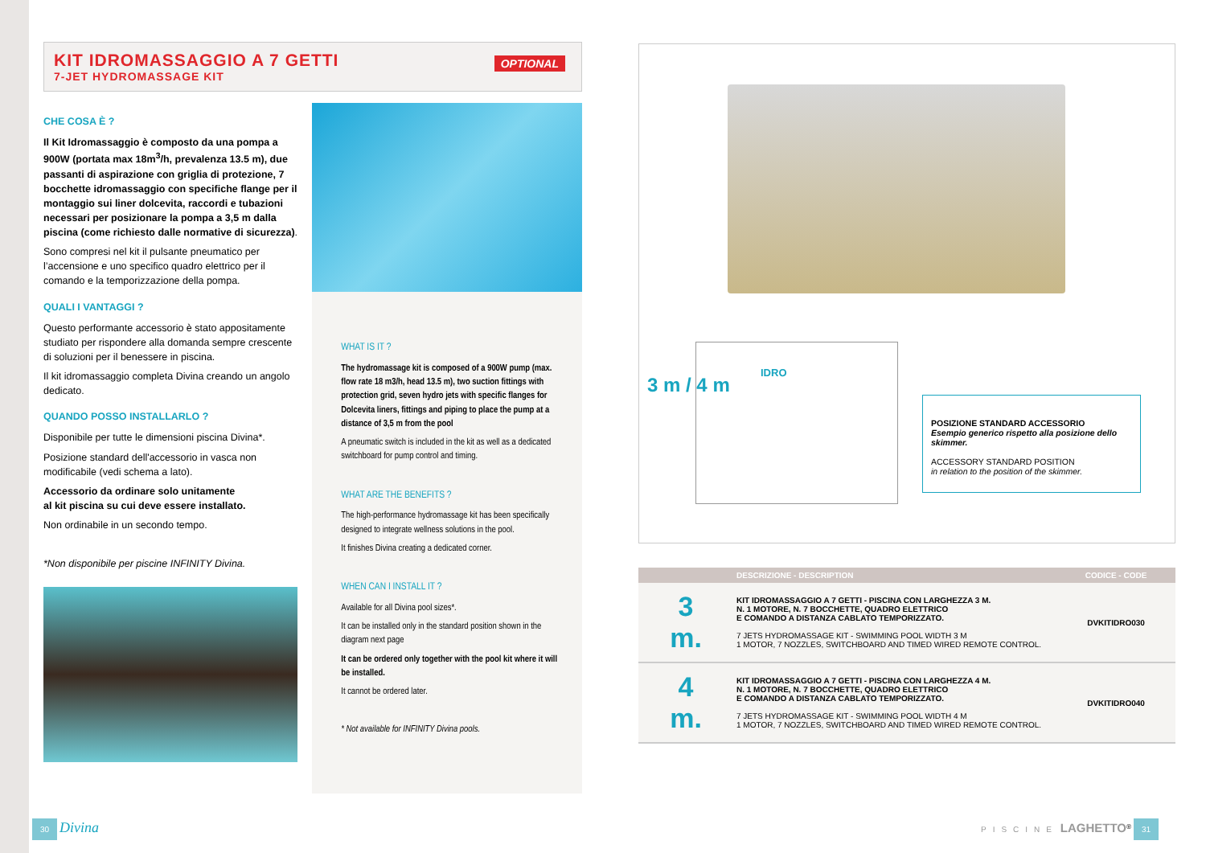KIT IDROMASSAGGIO A 7 GETTI
7-JET HYDROMASSAGE KIT
OPTIONAL
CHE COSA È ?
Il Kit Idromassaggio è composto da una pompa a 900W (portata max 18m<sup>3</sup>/h, prevalenza 13.5 m), due passanti di aspirazione con griglia di protezione, 7 bocchette idromassaggio con specifiche flange per il montaggio sui liner dolcevita, raccordi e tubazioni necessari per posizionare la pompa a 3,5 m dalla piscina (come richiesto dalle normative di sicurezza).
Sono compresi nel kit il pulsante pneumatico per l’accensione e uno specifico quadro elettrico per il comando e la temporizzazione della pompa.
QUALI I VANTAGGI ?
Questo performante accessorio è stato appositamente studiato per rispondere alla domanda sempre crescente di soluzioni per il benessere in piscina.
Il kit idromassaggio completa Divina creando un angolo dedicato.
QUANDO POSSO INSTALLARLO ?
Disponibile per tutte le dimensioni piscina Divina*.
Posizione standard dell'accessorio in vasca non modificabile (vedi schema a lato).
Accessorio da ordinare solo unitamente
al kit piscina su cui deve essere installato.
Non ordinabile in un secondo tempo.
*Non disponibile per piscine INFINITY Divina.
WHAT IS IT ?
The hydromassage kit is composed of a 900W pump (max. flow rate 18 m3/h, head 13.5 m), two suction fittings with protection grid, seven hydro jets with specific flanges for Dolcevita liners, fittings and piping to place the pump at a distance of 3,5 m from the pool
A pneumatic switch is included in the kit as well as a dedicated switchboard for pump control and timing.
WHAT ARE THE BENEFITS ?
The high-performance hydromassage kit has been specifically designed to integrate wellness solutions in the pool.
It finishes Divina creating a dedicated corner.
WHEN CAN I INSTALL IT ?
Available for all Divina pool sizes*.
It can be installed only in the standard position shown in the diagram next page
It can be ordered only together with the pool kit where it will be installed.
It cannot be ordered later.
* Not available for INFINITY Divina pools.
3 m / 4 m
IDRO
POSIZIONE STANDARD ACCESSORIO
Esempio generico rispetto alla posizione dello skimmer.
ACCESSORY STANDARD POSITION
in relation to the position of the skimmer.
| | DESCRIZIONE - DESCRIPTION | CODICE - CODE |
| --- | --- | --- |
| 3 m. | KIT IDROMASSAGGIO A 7 GETTI - PISCINA CON LARGHEZZA 3 M. N. 1 MOTORE, N. 7 BOCCHETTE, QUADRO ELETTRICO E COMANDO A DISTANZA CABLATO TEMPORIZZATO. 7 JETS HYDROMASSAGE KIT - SWIMMING POOL WIDTH 3 M 1 MOTOR, 7 NOZZLES, SWITCHBOARD AND TIMED WIRED REMOTE CONTROL. | DVKITIDRO030 |
| 4 m. | KIT IDROMASSAGGIO A 7 GETTI - PISCINA CON LARGHEZZA 4 M. N. 1 MOTORE, N. 7 BOCCHETTE, QUADRO ELETTRICO E COMANDO A DISTANZA CABLATO TEMPORIZZATO. 7 JETS HYDROMASSAGE KIT - SWIMMING POOL WIDTH 4 M 1 MOTOR, 7 NOZZLES, SWITCHBOARD AND TIMED WIRED REMOTE CONTROL. | DVKITIDRO040 |
30 Divina PISCINE LAGHETTO<sup>®</sup> 31